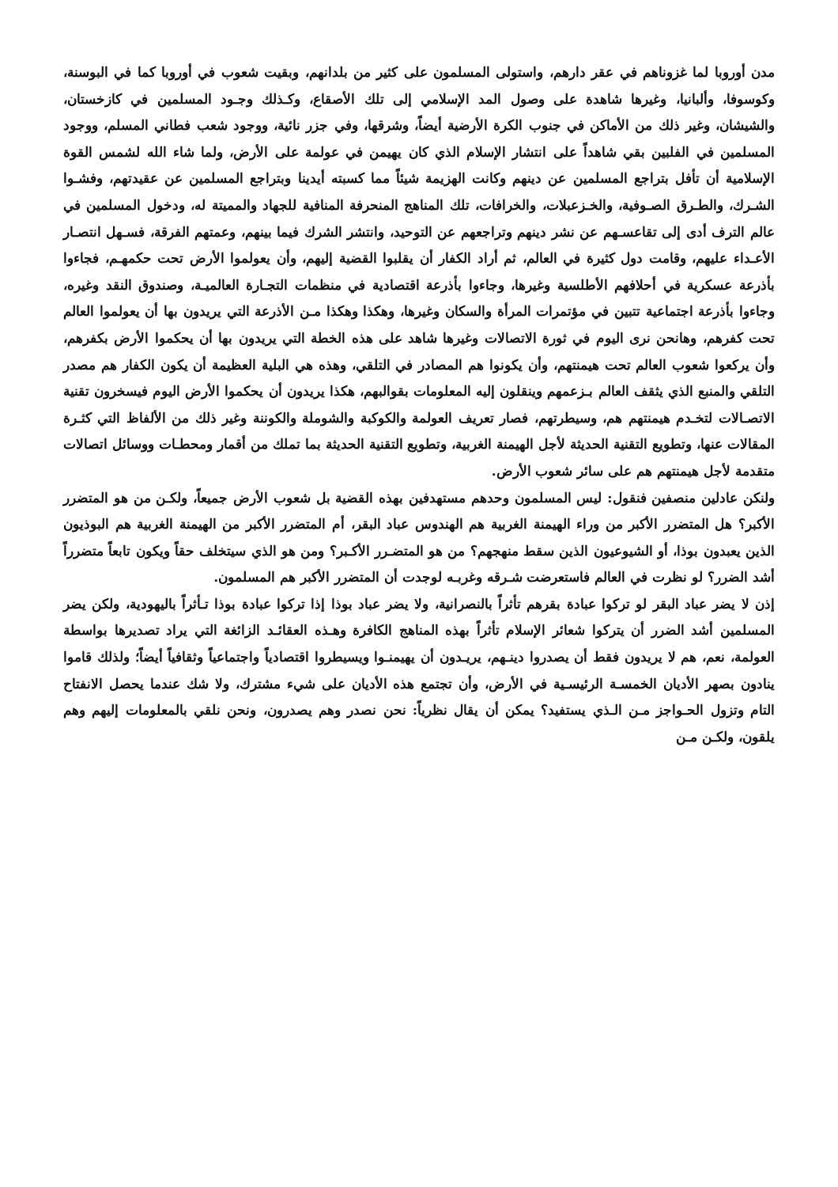مدن أوروبا لما غزوناهم في عقر دارهم، واستولى المسلمون على كثير من بلدانهم، وبقيت شعوب في أوروبا كما في البوسنة، وكوسوفا، وألبانيا، وغيرها شاهدة على وصول المد الإسلامي إلى تلك الأصقاع، وكـذلك وجـود المسلمين في كازخستان، والشيشان، وغير ذلك من الأماكن في جنوب الكرة الأرضية أيضاً، وشرقها، وفي جزر نائية، ووجود شعب فطاني المسلم، ووجود المسلمين في الفلبين بقي شاهداً على انتشار الإسلام الذي كان يهيمن في عولمة على الأرض، ولما شاء الله لشمس القوة الإسلامية أن تأفل بتراجع المسلمين عن دينهم وكانت الهزيمة شيئاً مما كسبته أيدينا وبتراجع المسلمين عن عقيدتهم، وفشـوا الشـرك، والطـرق الصـوفية، والخـزعبلات، والخرافات، تلك المناهج المنحرفة المنافية للجهاد والمميتة له، ودخول المسلمين في عالم الترف أدى إلى تقاعسـهم عن نشر دينهم وتراجعهم عن التوحيد، وانتشر الشرك فيما بينهم، وعمتهم الفرقة، فسـهل انتصـار الأعـداء عليهم، وقامت دول كثيرة في العالم، ثم أراد الكفار أن يقلبوا القضية إليهم، وأن يعولموا الأرض تحت حكمهـم، فجاءوا بأذرعة عسكرية في أحلافهم الأطلسية وغيرها، وجاءوا بأذرعة اقتصادية في منظمات التجـارة العالميـة، وصندوق النقد وغيره، وجاءوا بأذرعة اجتماعية تتبين في مؤتمرات المرأة والسكان وغيرها، وهكذا وهكذا مـن الأذرعة التي يريدون بها أن يعولموا العالم تحت كفرهم، وهانحن نرى اليوم في ثورة الاتصالات وغيرها شاهد على هذه الخطة التي يريدون بها أن يحكموا الأرض بكفرهم، وأن يركعوا شعوب العالم تحت هيمنتهم، وأن يكونوا هم المصادر في التلقي، وهذه هي البلية العظيمة أن يكون الكفار هم مصدر التلقي والمنبع الذي يثقف العالم بـزعمهم وينقلون إليه المعلومات بقوالبهم، هكذا يريدون أن يحكموا الأرض اليوم فيسخرون تقنية الاتصـالات لتخـدم هيمنتهم هم، وسيطرتهم، فصار تعريف العولمة والكوكبة والشوملة والكوننة وغير ذلك من الألفاظ التي كثـرة المقالات عنها، وتطويع التقنية الحديثة لأجل الهيمنة الغربية، وتطويع التقنية الحديثة بما تملك من أقمار ومحطـات ووسائل اتصالات متقدمة لأجل هيمنتهم هم على سائر شعوب الأرض.
ولنكن عادلين منصفين فنقول: ليس المسلمون وحدهم مستهدفين بهذه القضية بل شعوب الأرض جميعاً، ولكـن من هو المتضرر الأكبر؟ هل المتضرر الأكبر من وراء الهيمنة الغربية هم الهندوس عباد البقر، أم المتضرر الأكبر من الهيمنة الغربية هم البوذيون الذين يعبدون بوذا، أو الشيوعيون الذين سقط منهجهم؟ من هو المتضـرر الأكـبر؟ ومن هو الذي سيتخلف حقاً ويكون تابعاً متضرراً أشد الضرر؟ لو نظرت في العالم فاستعرضت شـرقه وغربـه لوجدت أن المتضرر الأكبر هم المسلمون.
إذن لا يضر عباد البقر لو تركوا عبادة بقرهم تأثراً بالنصرانية، ولا يضر عباد بوذا إذا تركوا عبادة بوذا تـأثراً باليهودية، ولكن يضر المسلمين أشد الضرر أن يتركوا شعائر الإسلام تأثراً بهذه المناهج الكافرة وهـذه العقائـد الزائغة التي يراد تصديرها بواسطة العولمة، نعم، هم لا يريدون فقط أن يصدروا دينـهم، يريـدون أن يهيمنـوا ويسيطروا اقتصادياً واجتماعياً وثقافياً أيضاً؛ ولذلك قاموا ينادون بصهر الأديان الخمسـة الرئيسـية في الأرض، وأن تجتمع هذه الأديان على شيء مشترك، ولا شك عندما يحصل الانفتاح التام وتزول الحـواجز مـن الـذي يستفيد؟ يمكن أن يقال نظرياً: نحن نصدر وهم يصدرون، ونحن نلقي بالمعلومات إليهم وهم يلقون، ولكـن مـن